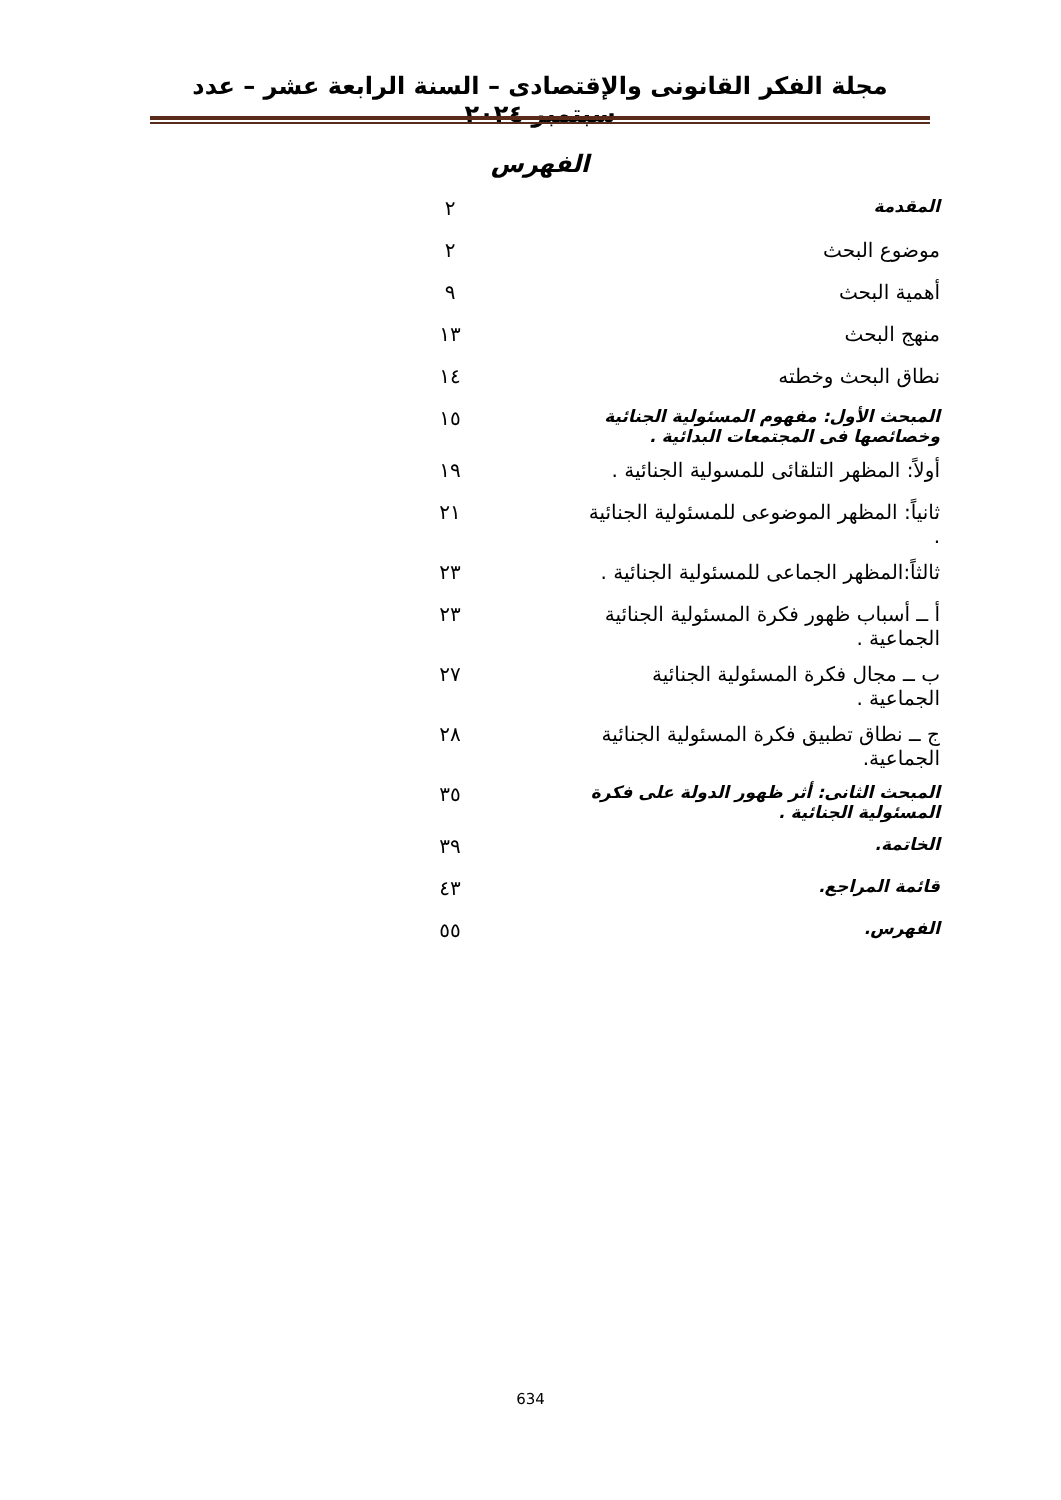مجلة الفكر القانونى والإقتصادى – السنة الرابعة عشر – عدد سبتمبر ٢٠٢٤
الفهرس
| المقدمة | ٢ |
| موضوع البحث | ٢ |
| أهمية البحث | ٩ |
| منهج البحث | ١٣ |
| نطاق البحث وخطته | ١٤ |
| المبحث الأول: مفهوم المسئولية الجنائية وخصائصها فى المجتمعات البدائية . | ١٥ |
| أولاً: المظهر التلقائى للمسولية الجنائية . | ١٩ |
| ثانياً: المظهر الموضوعى للمسئولية الجنائية . | ٢١ |
| ثالثاً:المظهر الجماعى للمسئولية الجنائية . | ٢٣ |
| أ ــ أسباب ظهور فكرة المسئولية الجنائية الجماعية . | ٢٣ |
| ب ــ مجال فكرة المسئولية الجنائية الجماعية . | ٢٧ |
| ج ــ نطاق تطبيق فكرة المسئولية الجنائية الجماعية. | ٢٨ |
| المبحث الثانى: أثر ظهور الدولة على فكرة المسئولية الجنائية . | ٣٥ |
| الخاتمة. | ٣٩ |
| قائمة المراجع. | ٤٣ |
| الفهرس. | ٥٥ |
634